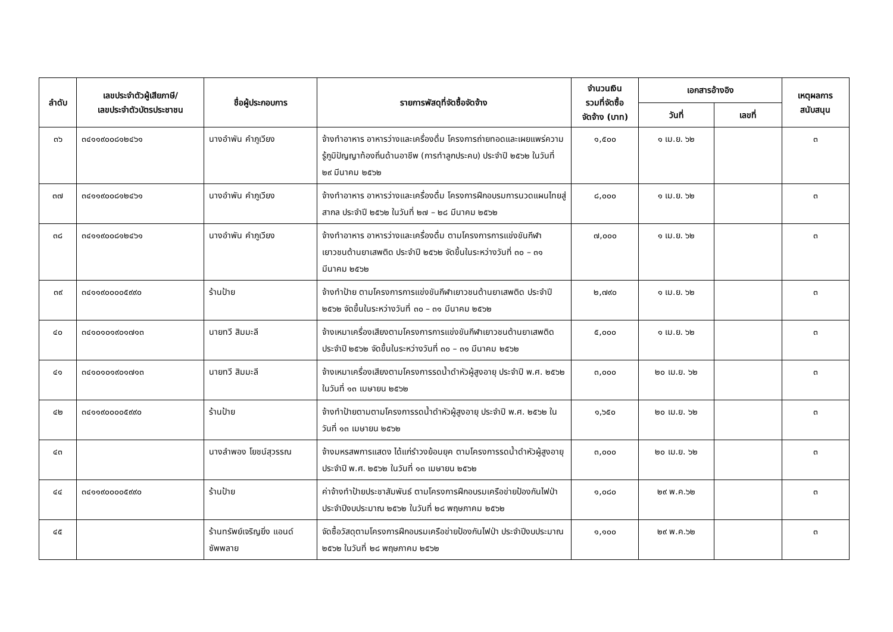| ลำดับ | เลขประจำตัวผู้เสียภาษี/ เลขประจำตัวบัตรประชาชน | ชื่อผู้ประกอบการ | รายการพัสดุที่จัดซื้อจัดจ้าง | จำนวนเงิน รวมที่จัดซื้อ จัดจ้าง (บาท) | เอกสารอ้างอิง | | เหตุผลการ สนับสนุน |
| --- | --- | --- | --- | --- | --- | --- | --- |
| | | | | | วันที่ | เลขที่ | |
| ๓๖ | ๓๔๑๑๙๐๐๘๑๒๔๖๑ | นางอำพัน คำภูเวียง | จ้างทำอาหาร อาหารว่างและเครื่องดื่ม โครงการถ่ายทอดและเผยแพร่ความรู้ภูมิปัญญาท้องถิ่นด้านอาชีพ (การทำลูกประคบ) ประจำปี ๒๕๖๒ ในวันที่ ๒๙ มีนาคม ๒๕๖๒ | ๑,๕๐๐ | ๑ เม.ย. ๖๒ | | ๓ |
| ๓๗ | ๓๔๑๑๙๐๐๘๑๒๔๖๑ | นางอำพัน คำภูเวียง | จ้างทำอาหาร อาหารว่างและเครื่องดื่ม โครงการฝึกอบรมการนวดแผนไทยสู่สากล ประจำปี ๒๕๖๒ ในวันที่ ๒๗ – ๒๘ มีนาคม ๒๕๖๒ | ๘,๐๐๐ | ๑ เม.ย. ๖๒ | | ๓ |
| ๓๘ | ๓๔๑๑๙๐๐๘๑๒๔๖๑ | นางอำพัน คำภูเวียง | จ้างทำอาหาร อาหารว่างและเครื่องดื่ม ตามโครงการการแข่งขันกีฬาเยาวชนต้านยาเสพติด ประจำปี ๒๕๖๒ จัดขึ้นในระหว่างวันที่ ๓๐ – ๓๑ มีนาคม ๒๕๖๒ | ๗,๐๐๐ | ๑ เม.ย. ๖๒ | | ๓ |
| ๓๙ | ๓๔๑๑๙๐๐๐๐๕๙๙๐ | ร้านป้าย | จ้างทำป้าย ตามโครงการการแข่งขันกีฬาเยาวชนต้านยาเสพติด ประจำปี ๒๕๖๒ จัดขึ้นในระหว่างวันที่ ๓๐ – ๓๑ มีนาคม ๒๕๖๒ | ๒,๗๙๐ | ๑ เม.ย. ๖๒ | | ๓ |
| ๔๐ | ๓๔๑๐๑๐๑๙๐๑๗๑๓ | นายทวี สิมมะลี | จ้างเหมาเครื่องเสียงตามโครงการการแข่งขันกีฬาเยาวชนต้านยาเสพติด ประจำปี ๒๕๖๒ จัดขึ้นในระหว่างวันที่ ๓๐ – ๓๑ มีนาคม ๒๕๖๒ | ๕,๐๐๐ | ๑ เม.ย. ๖๒ | | ๓ |
| ๔๑ | ๓๔๑๐๑๐๑๙๐๑๗๑๓ | นายทวี สิมมะลี | จ้างเหมาเครื่องเสียงตามโครงการรดน้ำดำหัวผู้สูงอายุ ประจำปี พ.ศ. ๒๕๖๒ ในวันที่ ๑๓ เมษายน ๒๕๖๒ | ๓,๐๐๐ | ๒๐ เม.ย. ๖๒ | | ๓ |
| ๔๒ | ๓๔๑๑๙๐๐๐๐๕๙๙๐ | ร้านป้าย | จ้างทำป้ายตามตามโครงการรดน้ำดำหัวผู้สูงอายุ ประจำปี พ.ศ. ๒๕๖๒ ในวันที่ ๑๓ เมษายน ๒๕๖๒ | ๑,๖๕๐ | ๒๐ เม.ย. ๖๒ | | ๓ |
| ๔๓ | | นางลำพอง โยชน์สุวรรณ | จ้างมหรสพการแสดง ได้แก่รำวงย้อนยุค ตามโครงการรดน้ำดำหัวผู้สูงอายุ ประจำปี พ.ศ. ๒๕๖๒ ในวันที่ ๑๓ เมษายน ๒๕๖๒ | ๓,๐๐๐ | ๒๐ เม.ย. ๖๒ | | ๓ |
| ๔๔ | ๓๔๑๑๙๐๐๐๐๕๙๙๐ | ร้านป้าย | ค่าจ้างทำป้ายประชาสัมพันธ์ ตามโครงการฝึกอบรมเครือข่ายป้องกันไฟป่า ประจำปีงบประมาณ ๒๕๖๒ ในวันที่ ๒๘ พฤษภาคม ๒๕๖๒ | ๑,๐๘๐ | ๒๙ พ.ค.๖๒ | | ๓ |
| ๔๕ | | ร้านทรัพย์เจริญยิ่ง แอนด์ ซัพพลาย | จัดซื้อวัสดุตามโครงการฝึกอบรมเครือข่ายป้องกันไฟป่า ประจำปีงบประมาณ ๒๕๖๒ ในวันที่ ๒๘ พฤษภาคม ๒๕๖๒ | ๑,๑๐๐ | ๒๙ พ.ค.๖๒ | | ๓ |